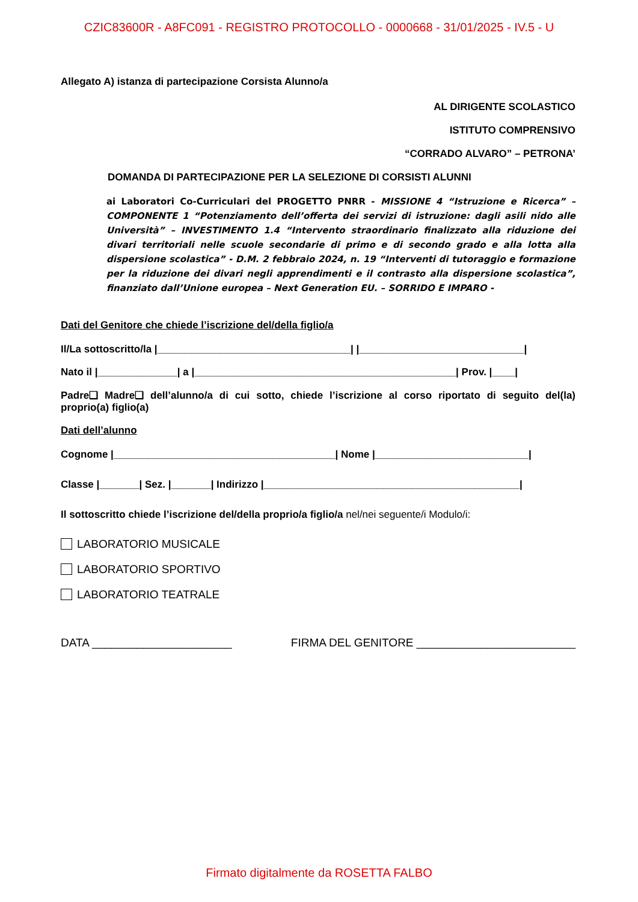CZIC83600R - A8FC091 - REGISTRO PROTOCOLLO - 0000668 - 31/01/2025 - IV.5 - U
Allegato A) istanza di partecipazione Corsista Alunno/a
AL DIRIGENTE SCOLASTICO
ISTITUTO COMPRENSIVO
“CORRADO ALVARO” – PETRONA’
DOMANDA DI PARTECIPAZIONE PER LA SELEZIONE DI CORSISTI ALUNNI
ai Laboratori Co-Curriculari del PROGETTO PNRR - MISSIONE 4 “Istruzione e Ricerca” – COMPONENTE 1 “Potenziamento dell’offerta dei servizi di istruzione: dagli asili nido alle Università” – INVESTIMENTO 1.4 “Intervento straordinario finalizzato alla riduzione dei divari territoriali nelle scuole secondarie di primo e di secondo grado e alla lotta alla dispersione scolastica” - D.M. 2 febbraio 2024, n. 19 “Interventi di tutoraggio e formazione per la riduzione dei divari negli apprendimenti e il contrasto alla dispersione scolastica”, finanziato dall’Unione europea – Next Generation EU. – SORRIDO E IMPARO -
Dati del Genitore che chiede l’iscrizione del/della figlio/a
Il/La sottoscritto/la |__________________________________| |_____________________________|
Nato il |______________| a |______________________________________________| Prov. |____|
Padre❑ Madre❑ dell’alunno/a di cui sotto, chiede l’iscrizione al corso riportato di seguito del(la) proprio(a) figlio(a)
Dati dell’alunno
Cognome |_______________________________________| Nome |___________________________|
Classe |_______| Sez. |_______| Indirizzo |_____________________________________________|
Il sottoscritto chiede l’iscrizione del/della proprio/a figlio/a nel/nei seguente/i Modulo/i:
LABORATORIO MUSICALE
LABORATORIO SPORTIVO
LABORATORIO TEATRALE
DATA ______________________ FIRMA DEL GENITORE _________________________
Firmato digitalmente da ROSETTA FALBO